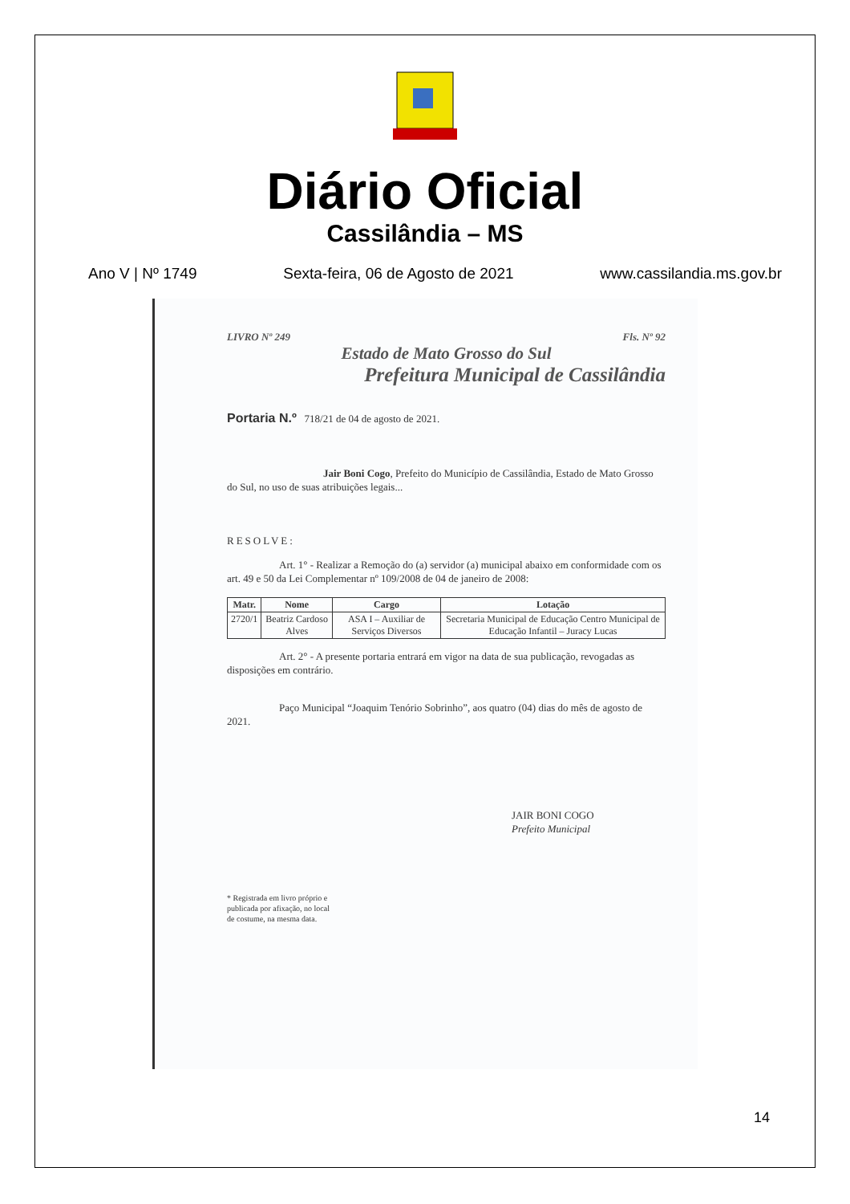Diário Oficial
Cassilândia – MS
Ano V | Nº 1749 Sexta-feira, 06 de Agosto de 2021 www.cassilandia.ms.gov.br
LIVRO Nº 249 Fls. Nº 92
Estado de Mato Grosso do Sul
Prefeitura Municipal de Cassilândia
Portaria N.º 718/21 de 04 de agosto de 2021.
Jair Boni Cogo, Prefeito do Município de Cassilândia, Estado de Mato Grosso do Sul, no uso de suas atribuições legais...
RESOLVE:
Art. 1° - Realizar a Remoção do (a) servidor (a) municipal abaixo em conformidade com os art. 49 e 50 da Lei Complementar nº 109/2008 de 04 de janeiro de 2008:
| Matr. | Nome | Cargo | Lotação |
| --- | --- | --- | --- |
| 2720/1 | Beatriz Cardoso Alves | ASA I – Auxiliar de Serviços Diversos | Secretaria Municipal de Educação Centro Municipal de Educação Infantil – Juracy Lucas |
Art. 2° - A presente portaria entrará em vigor na data de sua publicação, revogadas as disposições em contrário.
Paço Municipal “Joaquim Tenório Sobrinho”, aos quatro (04) dias do mês de agosto de 2021.
JAIR BONI COGO
Prefeito Municipal
* Registrada em livro próprio e
publicada por afixação, no local
de costume, na mesma data.
14